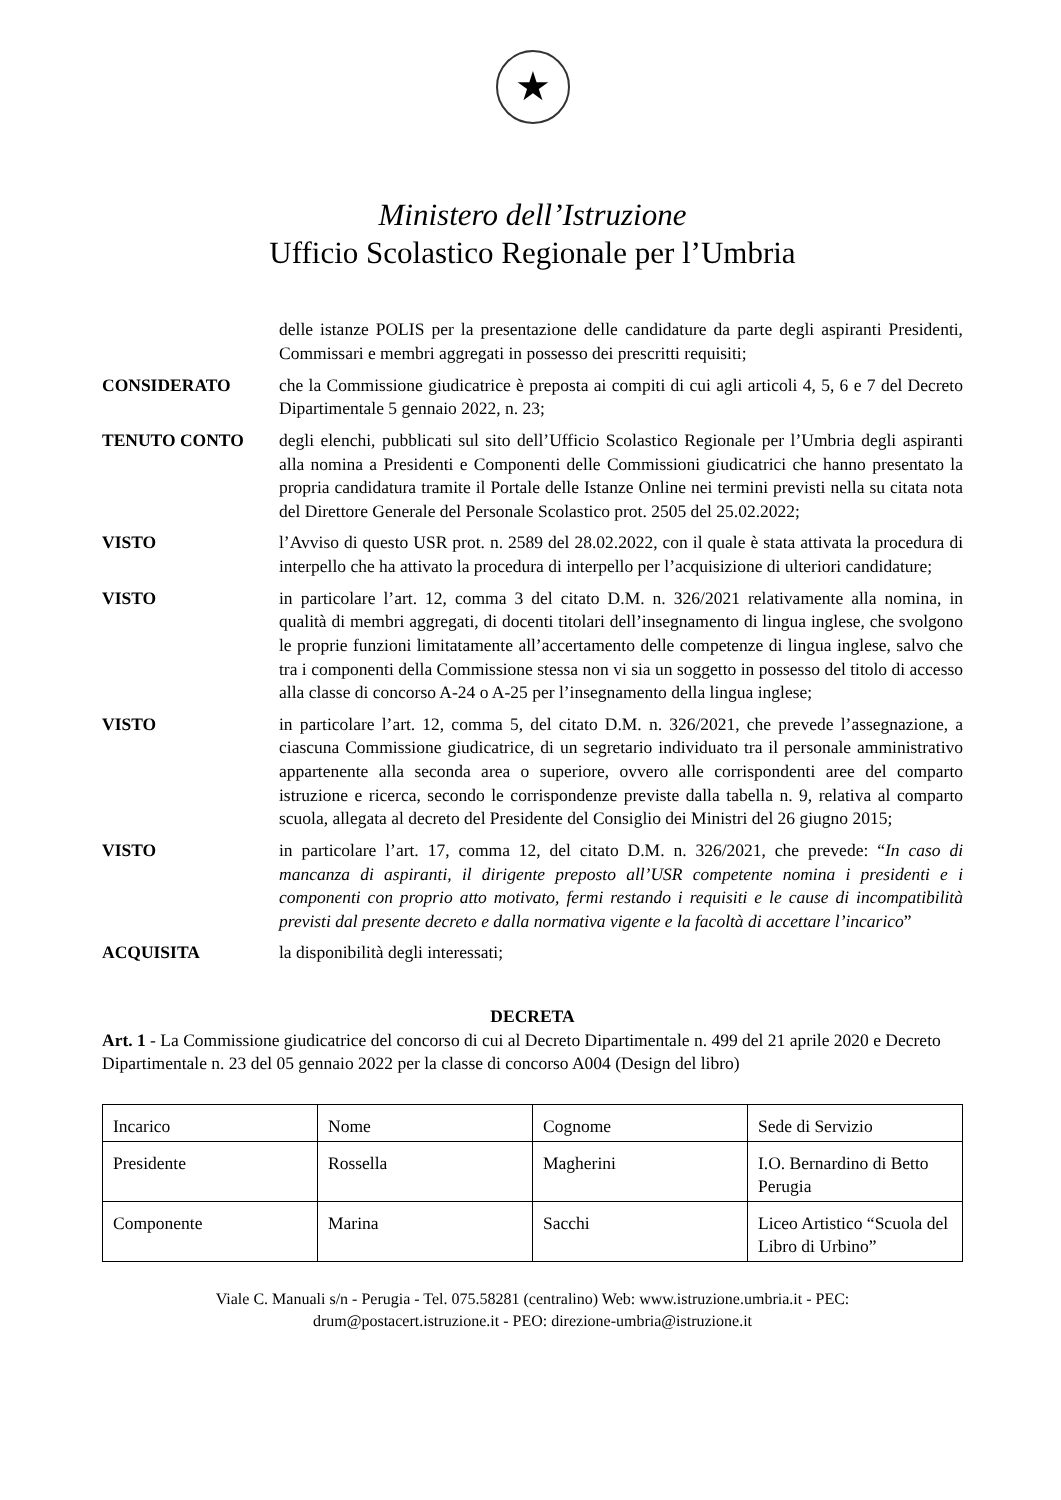★
Ministero dell’Istruzione
Ufficio Scolastico Regionale per l’Umbria
delle istanze POLIS per la presentazione delle candidature da parte degli aspiranti Presidenti, Commissari e membri aggregati in possesso dei prescritti requisiti;
CONSIDERATO che la Commissione giudicatrice è preposta ai compiti di cui agli articoli 4, 5, 6 e 7 del Decreto Dipartimentale 5 gennaio 2022, n. 23;
TENUTO CONTO degli elenchi, pubblicati sul sito dell’Ufficio Scolastico Regionale per l’Umbria degli aspiranti alla nomina a Presidenti e Componenti delle Commissioni giudicatrici che hanno presentato la propria candidatura tramite il Portale delle Istanze Online nei termini previsti nella su citata nota del Direttore Generale del Personale Scolastico prot. 2505 del 25.02.2022;
VISTO l’Avviso di questo USR prot. n. 2589 del 28.02.2022, con il quale è stata attivata la procedura di interpello che ha attivato la procedura di interpello per l’acquisizione di ulteriori candidature;
VISTO in particolare l’art. 12, comma 3 del citato D.M. n. 326/2021 relativamente alla nomina, in qualità di membri aggregati, di docenti titolari dell’insegnamento di lingua inglese, che svolgono le proprie funzioni limitatamente all’accertamento delle competenze di lingua inglese, salvo che tra i componenti della Commissione stessa non vi sia un soggetto in possesso del titolo di accesso alla classe di concorso A-24 o A-25 per l’insegnamento della lingua inglese;
VISTO in particolare l’art. 12, comma 5, del citato D.M. n. 326/2021, che prevede l’assegnazione, a ciascuna Commissione giudicatrice, di un segretario individuato tra il personale amministrativo appartenente alla seconda area o superiore, ovvero alle corrispondenti aree del comparto istruzione e ricerca, secondo le corrispondenze previste dalla tabella n. 9, relativa al comparto scuola, allegata al decreto del Presidente del Consiglio dei Ministri del 26 giugno 2015;
VISTO in particolare l’art. 17, comma 12, del citato D.M. n. 326/2021, che prevede: “In caso di mancanza di aspiranti, il dirigente preposto all’USR competente nomina i presidenti e i componenti con proprio atto motivato, fermi restando i requisiti e le cause di incompatibilità previsti dal presente decreto e dalla normativa vigente e la facoltà di accettare l’incarico”
ACQUISITA la disponibilità degli interessati;
DECRETA
Art. 1 - La Commissione giudicatrice del concorso di cui al Decreto Dipartimentale n. 499 del 21 aprile 2020 e Decreto Dipartimentale n. 23 del 05 gennaio 2022 per la classe di concorso A004 (Design del libro)
| Incarico | Nome | Cognome | Sede di Servizio |
| Presidente | Rossella | Magherini | I.O. Bernardino di Betto Perugia |
| Componente | Marina | Sacchi | Liceo Artistico “Scuola del Libro di Urbino” |
Viale C. Manuali s/n - Perugia - Tel. 075.58281 (centralino) Web: www.istruzione.umbria.it - PEC:
drum@postacert.istruzione.it - PEO: direzione-umbria@istruzione.it